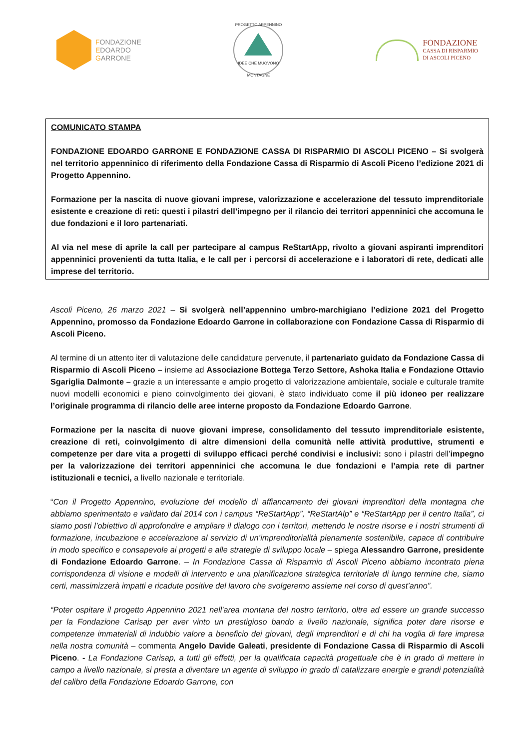FONDAZIONE
EDOARDO
GARRONE
PROGETTO APPENNINO
IDEE CHE MUOVONO MONTAGNE
FONDAZIONE
CASSA DI RISPARMIO
DI ASCOLI PICENO
COMUNICATO STAMPA
FONDAZIONE EDOARDO GARRONE E FONDAZIONE CASSA DI RISPARMIO DI ASCOLI PICENO – Si svolgerà nel territorio appenninico di riferimento della Fondazione Cassa di Risparmio di Ascoli Piceno l’edizione 2021 di Progetto Appennino.
Formazione per la nascita di nuove giovani imprese, valorizzazione e accelerazione del tessuto imprenditoriale esistente e creazione di reti: questi i pilastri dell’impegno per il rilancio dei territori appenninici che accomuna le due fondazioni e il loro partenariati.
Al via nel mese di aprile la call per partecipare al campus ReStartApp, rivolto a giovani aspiranti imprenditori appenninici provenienti da tutta Italia, e le call per i percorsi di accelerazione e i laboratori di rete, dedicati alle imprese del territorio.
Ascoli Piceno, 26 marzo 2021 – Si svolgerà nell’appennino umbro-marchigiano l’edizione 2021 del Progetto Appennino, promosso da Fondazione Edoardo Garrone in collaborazione con Fondazione Cassa di Risparmio di Ascoli Piceno.
Al termine di un attento iter di valutazione delle candidature pervenute, il partenariato guidato da Fondazione Cassa di Risparmio di Ascoli Piceno – insieme ad Associazione Bottega Terzo Settore, Ashoka Italia e Fondazione Ottavio Sgariglia Dalmonte – grazie a un interessante e ampio progetto di valorizzazione ambientale, sociale e culturale tramite nuovi modelli economici e pieno coinvolgimento dei giovani, è stato individuato come il più idoneo per realizzare l’originale programma di rilancio delle aree interne proposto da Fondazione Edoardo Garrone.
Formazione per la nascita di nuove giovani imprese, consolidamento del tessuto imprenditoriale esistente, creazione di reti, coinvolgimento di altre dimensioni della comunità nelle attività produttive, strumenti e competenze per dare vita a progetti di sviluppo efficaci perché condivisi e inclusivi: sono i pilastri dell’impegno per la valorizzazione dei territori appenninici che accomuna le due fondazioni e l’ampia rete di partner istituzionali e tecnici, a livello nazionale e territoriale.
“Con il Progetto Appennino, evoluzione del modello di affiancamento dei giovani imprenditori della montagna che abbiamo sperimentato e validato dal 2014 con i campus “ReStartApp”, “ReStartAlp” e “ReStartApp per il centro Italia”, ci siamo posti l’obiettivo di approfondire e ampliare il dialogo con i territori, mettendo le nostre risorse e i nostri strumenti di formazione, incubazione e accelerazione al servizio di un’imprenditorialità pienamente sostenibile, capace di contribuire in modo specifico e consapevole ai progetti e alle strategie di sviluppo locale – spiega Alessandro Garrone, presidente di Fondazione Edoardo Garrone. – In Fondazione Cassa di Risparmio di Ascoli Piceno abbiamo incontrato piena corrispondenza di visione e modelli di intervento e una pianificazione strategica territoriale di lungo termine che, siamo certi, massimizzerà impatti e ricadute positive del lavoro che svolgeremo assieme nel corso di quest’anno”.
“Poter ospitare il progetto Appennino 2021 nell'area montana del nostro territorio, oltre ad essere un grande successo per la Fondazione Carisap per aver vinto un prestigioso bando a livello nazionale, significa poter dare risorse e competenze immateriali di indubbio valore a beneficio dei giovani, degli imprenditori e di chi ha voglia di fare impresa nella nostra comunità – commenta Angelo Davide Galeati, presidente di Fondazione Cassa di Risparmio di Ascoli Piceno. - La Fondazione Carisap, a tutti gli effetti, per la qualificata capacità progettuale che è in grado di mettere in campo a livello nazionale, si presta a diventare un agente di sviluppo in grado di catalizzare energie e grandi potenzialità del calibro della Fondazione Edoardo Garrone, con